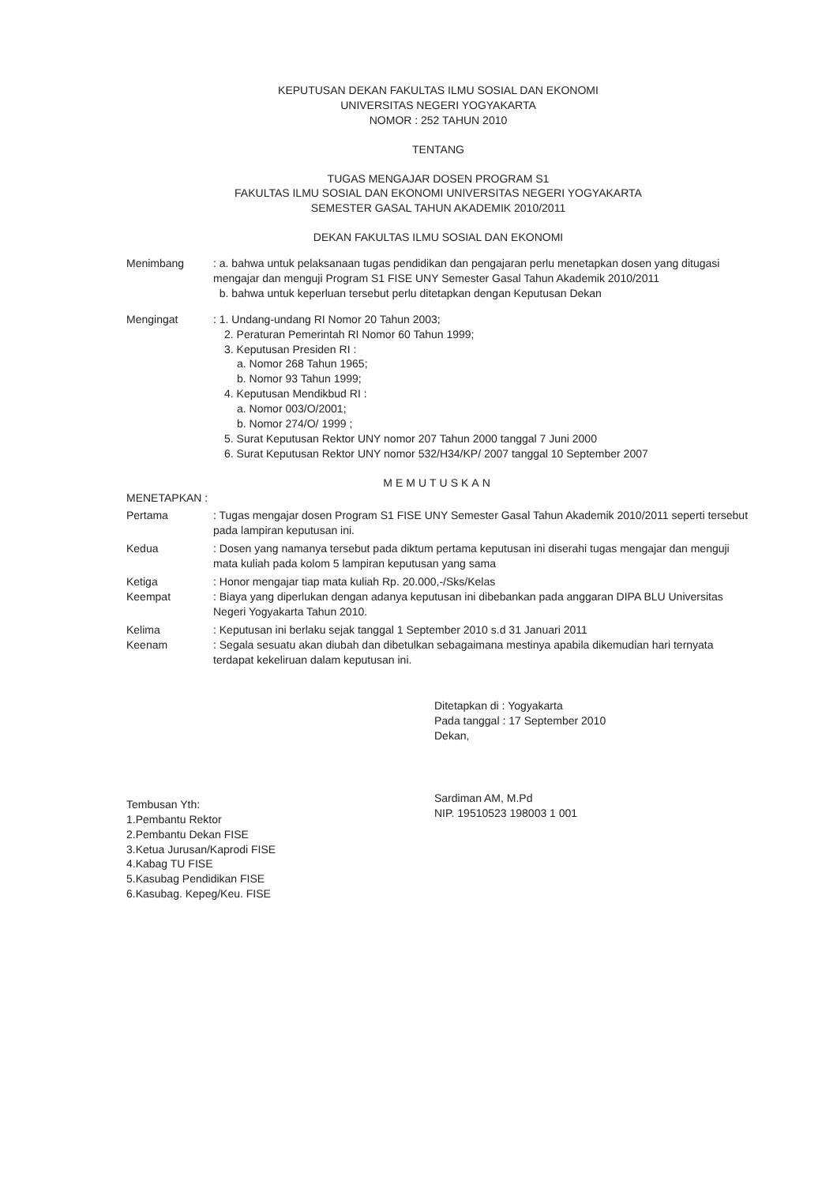KEPUTUSAN DEKAN FAKULTAS ILMU SOSIAL DAN EKONOMI
UNIVERSITAS NEGERI YOGYAKARTA
NOMOR : 252 TAHUN 2010
TENTANG
TUGAS MENGAJAR DOSEN PROGRAM S1
FAKULTAS ILMU SOSIAL DAN EKONOMI UNIVERSITAS NEGERI YOGYAKARTA
SEMESTER GASAL TAHUN AKADEMIK 2010/2011
DEKAN FAKULTAS ILMU SOSIAL DAN EKONOMI
Menimbang : a. bahwa untuk pelaksanaan tugas pendidikan dan pengajaran perlu menetapkan dosen yang ditugasi mengajar dan menguji Program S1 FISE UNY Semester Gasal Tahun Akademik 2010/2011
b. bahwa untuk keperluan tersebut perlu ditetapkan dengan Keputusan Dekan
Mengingat : 1. Undang-undang RI Nomor 20 Tahun 2003;
2. Peraturan Pemerintah RI Nomor 60 Tahun 1999;
3. Keputusan Presiden RI :
a. Nomor 268 Tahun 1965;
b. Nomor 93 Tahun 1999;
4. Keputusan Mendikbud RI :
a. Nomor 003/O/2001;
b. Nomor 274/O/ 1999 ;
5. Surat Keputusan Rektor UNY nomor 207 Tahun 2000 tanggal 7 Juni 2000
6. Surat Keputusan Rektor UNY nomor 532/H34/KP/ 2007 tanggal 10 September 2007
MEMUTUSKAN
MENETAPKAN :
Pertama : Tugas mengajar dosen Program S1 FISE UNY Semester Gasal Tahun Akademik 2010/2011 seperti tersebut pada lampiran keputusan ini.
Kedua : Dosen yang namanya tersebut pada diktum pertama keputusan ini diserahi tugas mengajar dan menguji mata kuliah pada kolom 5 lampiran keputusan yang sama
Ketiga : Honor mengajar tiap mata kuliah Rp. 20.000,-/Sks/Kelas
Keempat : Biaya yang diperlukan dengan adanya keputusan ini dibebankan pada anggaran DIPA BLU Universitas Negeri Yogyakarta Tahun 2010.
Kelima : Keputusan ini berlaku sejak tanggal 1 September 2010 s.d 31 Januari 2011
Keenam : Segala sesuatu akan diubah dan dibetulkan sebagaimana mestinya apabila dikemudian hari ternyata terdapat kekeliruan dalam keputusan ini.
Ditetapkan di : Yogyakarta
Pada tanggal : 17 September 2010
Dekan,
Sardiman AM, M.Pd
NIP. 19510523 198003 1 001
Tembusan Yth:
1.Pembantu Rektor
2.Pembantu Dekan FISE
3.Ketua Jurusan/Kaprodi FISE
4.Kabag TU FISE
5.Kasubag Pendidikan FISE
6.Kasubag. Kepeg/Keu. FISE